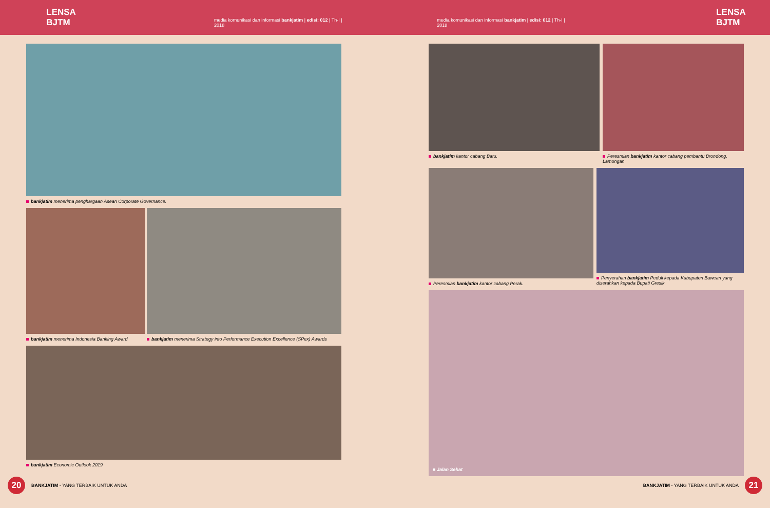LENSA BJTM
media komunikasi dan informasi bankjatim | edisi: 012 | Th-I | 2018
media komunikasi dan informasi bankjatim | edisi: 012 | Th-I | 2018
LENSA BJTM
bankjatim menerima penghargaan Asean Corporate Governance.
bankjatim menerima Indonesia Banking Award
bankjatim menerima Strategy into Performance Execution Excellence (SPex) Awards
bankjatim Economic Outlook 2019
bankjatim kantor cabang Batu. Peresmian bankjatim kantor cabang pembantu Brondong, Lamongan
Peresmian bankjatim kantor cabang Perak.
Penyerahan bankjatim Peduli kepada Kabupaten Bawean yang diserahkan kepada Bupati Gresik
■ Jalan Sehat
20
BANKJATIM - YANG TERBAIK UNTUK ANDA
BANKJATIM - YANG TERBAIK UNTUK ANDA
21